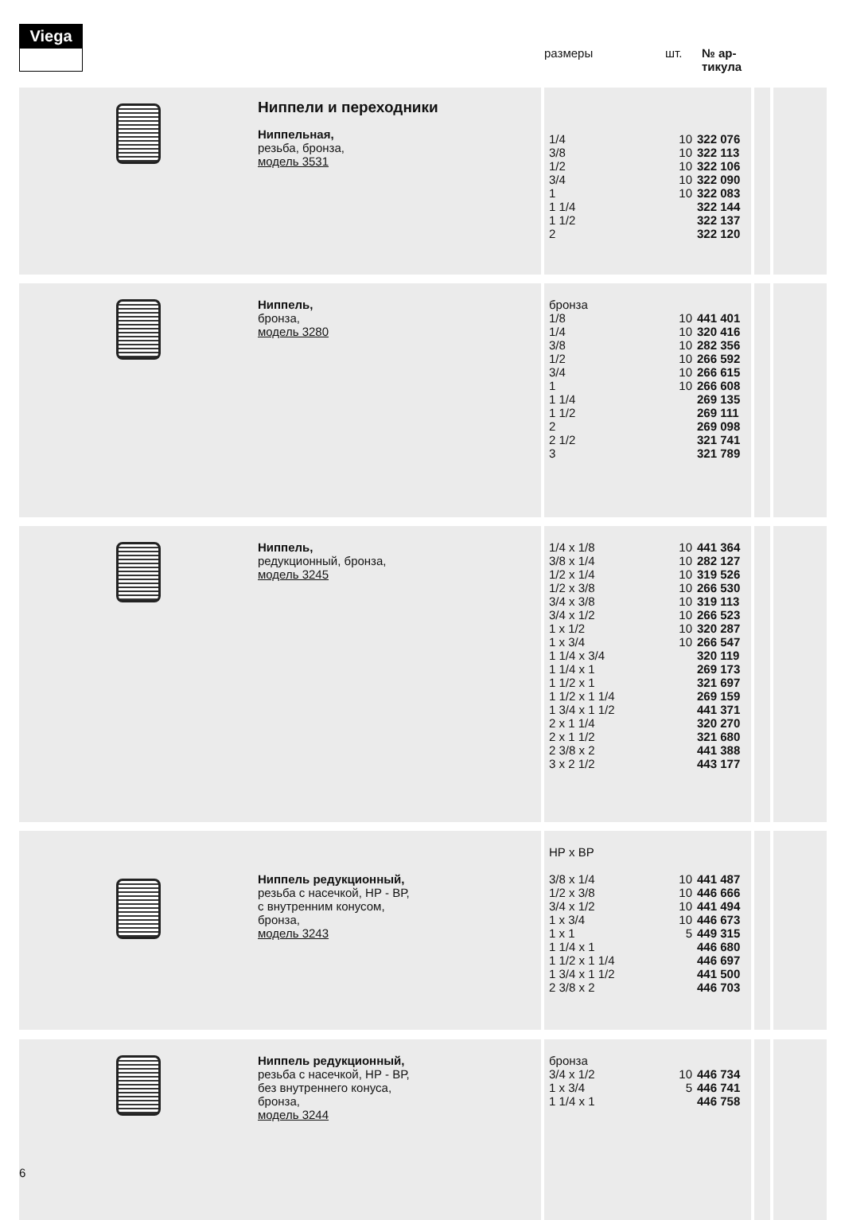Viega
размеры шт. № ар-
тикула
| | Ниппели и переходники Ниппельная, резьба, бронза, модель 3531 | | 1/4 3/8 1/2 3/4 1 1 1/4 1 1/2 2 | 10 10 10 10 10 | 322 076 322 113 322 106 322 090 322 083 322 144 322 137 322 120 | | | | |
| | Ниппель, бронза, модель 3280 | | бронза 1/8 1/4 3/8 1/2 3/4 1 1 1/4 1 1/2 2 2 1/2 3 | 10 10 10 10 10 10 | 441 401 320 416 282 356 266 592 266 615 266 608 269 135 269 111 269 098 321 741 321 789 | | | | |
| | Ниппель, редукционный, бронза, модель 3245 | | 1/4 x 1/8 3/8 x 1/4 1/2 x 1/4 1/2 x 3/8 3/4 x 3/8 3/4 x 1/2 1 x 1/2 1 x 3/4 1 1/4 x 3/4 1 1/4 x 1 1 1/2 x 1 1 1/2 x 1 1/4 1 3/4 x 1 1/2 2 x 1 1/4 2 x 1 1/2 2 3/8 x 2 3 x 2 1/2 | 10 10 10 10 10 10 10 10 | 441 364 282 127 319 526 266 530 319 113 266 523 320 287 266 547 320 119 269 173 321 697 269 159 441 371 320 270 321 680 441 388 443 177 | | | | |
| | Ниппель редукционный, резьба с насечкой, НР - ВР, с внутренним конусом, бронза, модель 3243 | | НР х ВР 3/8 x 1/4 1/2 x 3/8 3/4 x 1/2 1 x 3/4 1 x 1 1 1/4 x 1 1 1/2 x 1 1/4 1 3/4 x 1 1/2 2 3/8 x 2 | 10 10 10 10 5 | 441 487 446 666 441 494 446 673 449 315 446 680 446 697 441 500 446 703 | | | | |
| | Ниппель редукционный, резьба с насечкой, НР - ВР, без внутреннего конуса, бронза, модель 3244 | | бронза 3/4 x 1/2 1 x 3/4 1 1/4 x 1 | 10 5 | 446 734 446 741 446 758 | | | | |
6